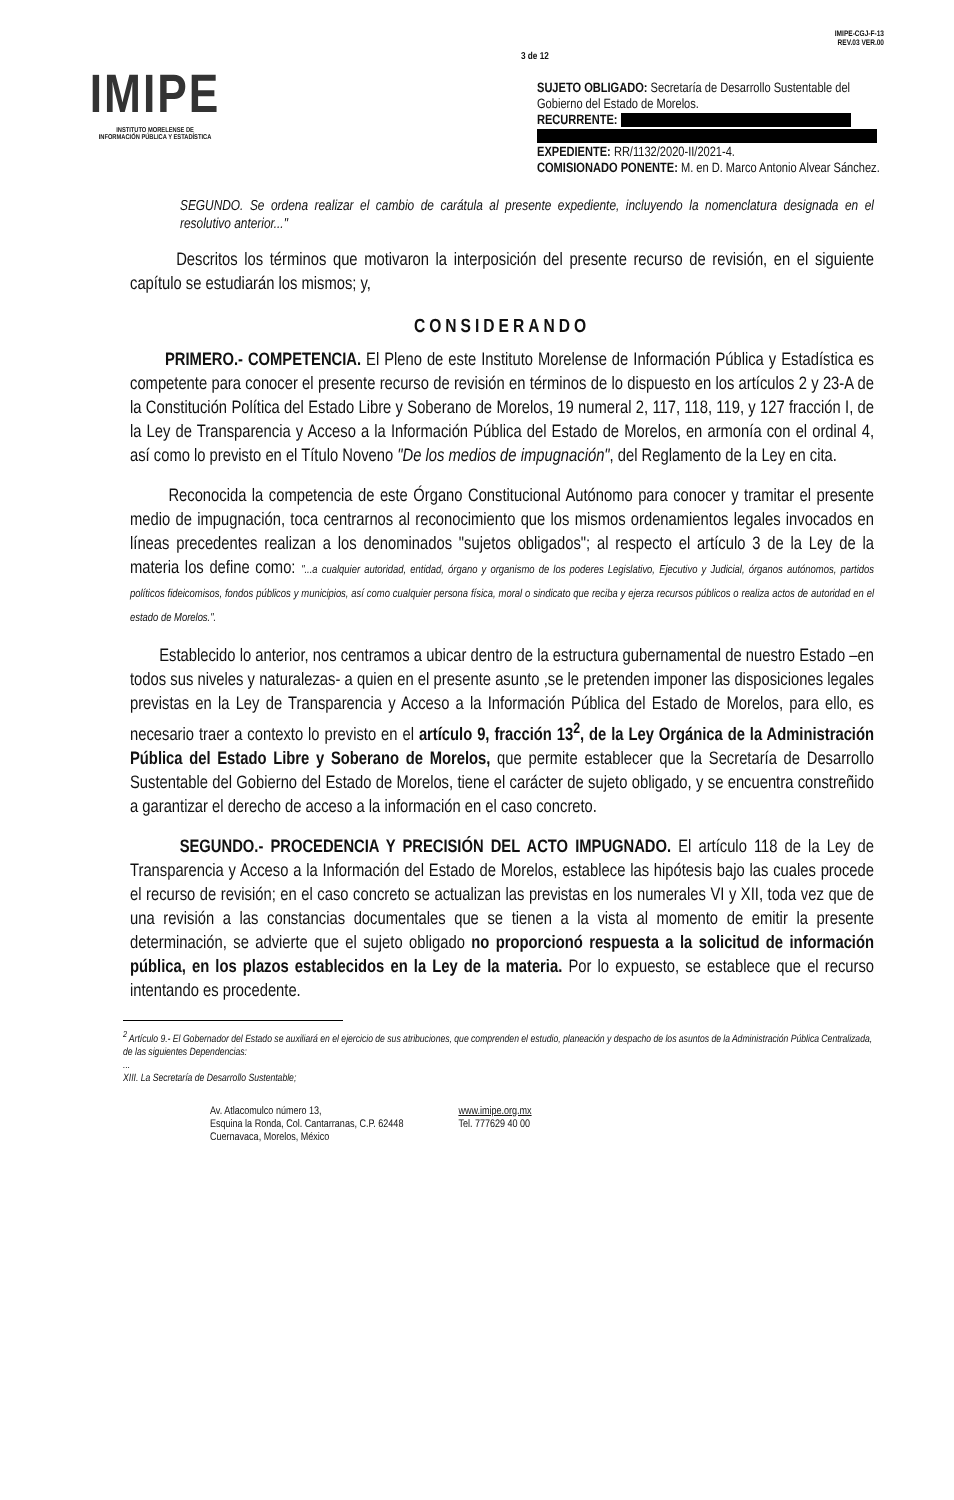IMIPE
INSTITUTO MORELENSE DE
INFORMACIÓN PÚBLICA Y ESTADÍSTICA
3 de 12
IMIPE-CGJ-F-13
REV.03 VER.00
SUJETO OBLIGADO: Secretaría de Desarrollo Sustentable del Gobierno del Estado de Morelos.
RECURRENTE:
EXPEDIENTE: RR/1132/2020-II/2021-4.
COMISIONADO PONENTE: M. en D. Marco Antonio Alvear Sánchez.
SEGUNDO. Se ordena realizar el cambio de carátula al presente expediente, incluyendo la nomenclatura designada en el resolutivo anterior..."
Descritos los términos que motivaron la interposición del presente recurso de revisión, en el siguiente capítulo se estudiarán los mismos; y,
CONSIDERANDO
PRIMERO.- COMPETENCIA. El Pleno de este Instituto Morelense de Información Pública y Estadística es competente para conocer el presente recurso de revisión en términos de lo dispuesto en los artículos 2 y 23-A de la Constitución Política del Estado Libre y Soberano de Morelos, 19 numeral 2, 117, 118, 119, y 127 fracción I, de la Ley de Transparencia y Acceso a la Información Pública del Estado de Morelos, en armonía con el ordinal 4, así como lo previsto en el Título Noveno "De los medios de impugnación", del Reglamento de la Ley en cita.
Reconocida la competencia de este Órgano Constitucional Autónomo para conocer y tramitar el presente medio de impugnación, toca centrarnos al reconocimiento que los mismos ordenamientos legales invocados en líneas precedentes realizan a los denominados "sujetos obligados"; al respecto el artículo 3 de la Ley de la materia los define como: "...a cualquier autoridad, entidad, órgano y organismo de los poderes Legislativo, Ejecutivo y Judicial, órganos autónomos, partidos políticos fideicomisos, fondos públicos y municipios, así como cualquier persona física, moral o sindicato que reciba y ejerza recursos públicos o realiza actos de autoridad en el estado de Morelos.".
Establecido lo anterior, nos centramos a ubicar dentro de la estructura gubernamental de nuestro Estado –en todos sus niveles y naturalezas- a quien en el presente asunto ,se le pretenden imponer las disposiciones legales previstas en la Ley de Transparencia y Acceso a la Información Pública del Estado de Morelos, para ello, es necesario traer a contexto lo previsto en el artículo 9, fracción 13<sup>2</sup>, de la Ley Orgánica de la Administración Pública del Estado Libre y Soberano de Morelos, que permite establecer que la Secretaría de Desarrollo Sustentable del Gobierno del Estado de Morelos, tiene el carácter de sujeto obligado, y se encuentra constreñido a garantizar el derecho de acceso a la información en el caso concreto.
SEGUNDO.- PROCEDENCIA Y PRECISIÓN DEL ACTO IMPUGNADO. El artículo 118 de la Ley de Transparencia y Acceso a la Información del Estado de Morelos, establece las hipótesis bajo las cuales procede el recurso de revisión; en el caso concreto se actualizan las previstas en los numerales VI y XII, toda vez que de una revisión a las constancias documentales que se tienen a la vista al momento de emitir la presente determinación, se advierte que el sujeto obligado no proporcionó respuesta a la solicitud de información pública, en los plazos establecidos en la Ley de la materia. Por lo expuesto, se establece que el recurso intentando es procedente.
<sup>2</sup> Artículo 9.- El Gobernador del Estado se auxiliará en el ejercicio de sus atribuciones, que comprenden el estudio, planeación y despacho de los asuntos de la Administración Pública Centralizada, de las siguientes Dependencias:
...
XIII. La Secretaría de Desarrollo Sustentable;
Av. Atlacomulco número 13,
Esquina la Ronda, Col. Cantarranas, C.P. 62448
Cuernavaca, Morelos, México
www.imipe.org.mx
Tel. 777629 40 00